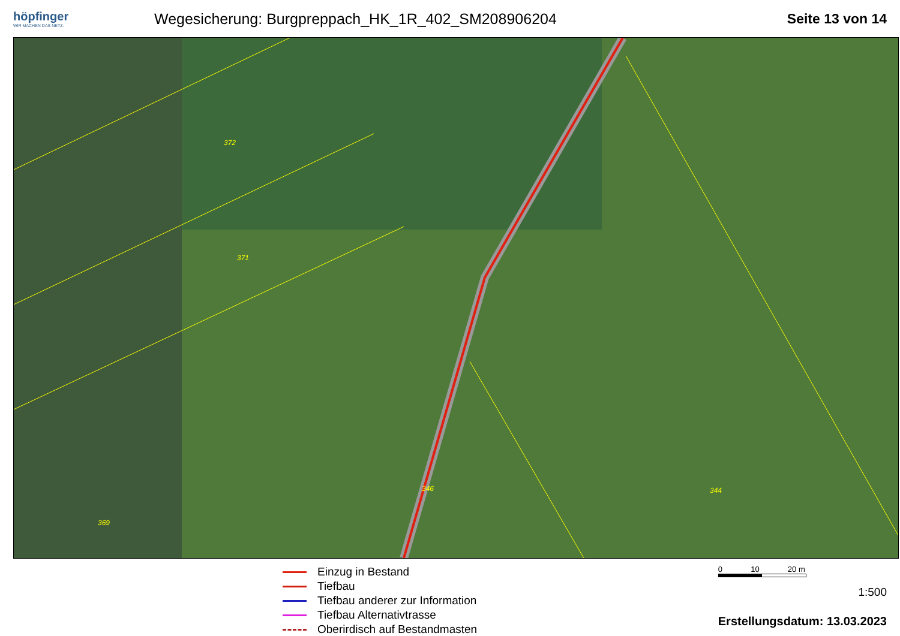höpfinger
WIR MACHEN DAS NETZ.
Wegesicherung: Burgpreppach_HK_1R_402_SM208906204
Seite 13 von 14
372
371
369
346 344
Einzug in Bestand
Tiefbau
Tiefbau anderer zur Information
Tiefbau Alternativtrasse
Oberirdisch auf Bestandmasten
0 10 20 m
1:500
Erstellungsdatum: 13.03.2023